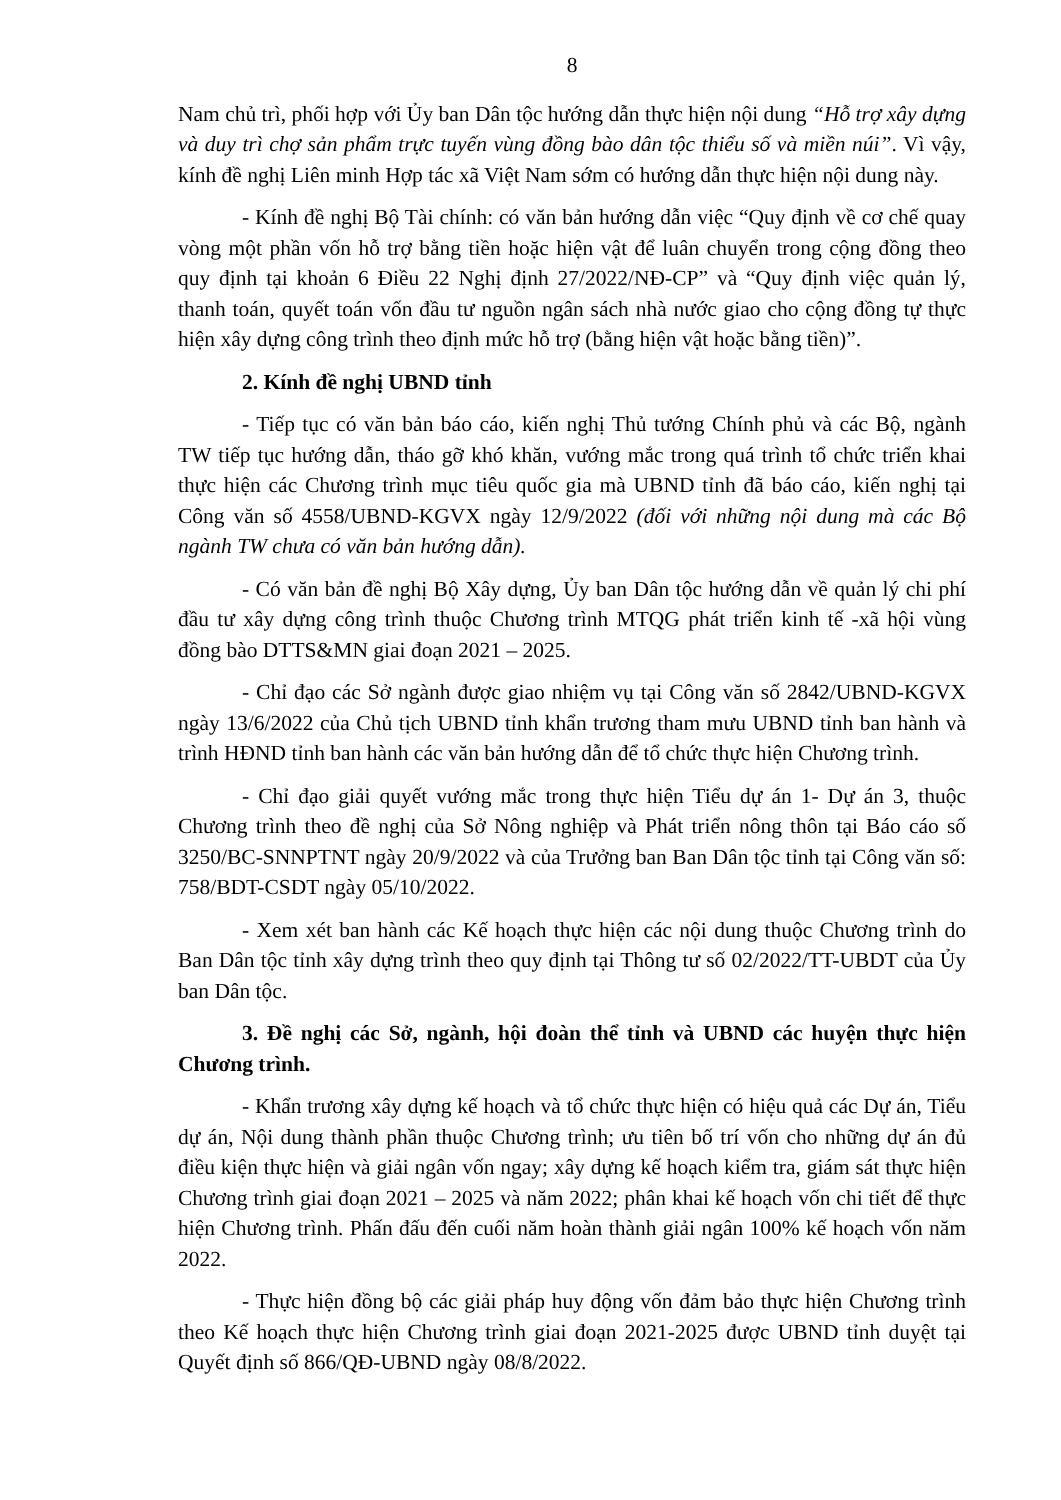8
Nam chủ trì, phối hợp với Ủy ban Dân tộc hướng dẫn thực hiện nội dung “Hỗ trợ xây dựng và duy trì chợ sản phẩm trực tuyến vùng đồng bào dân tộc thiểu số và miền núi”. Vì vậy, kính đề nghị Liên minh Hợp tác xã Việt Nam sớm có hướng dẫn thực hiện nội dung này.
- Kính đề nghị Bộ Tài chính: có văn bản hướng dẫn việc “Quy định về cơ chế quay vòng một phần vốn hỗ trợ bằng tiền hoặc hiện vật để luân chuyển trong cộng đồng theo quy định tại khoản 6 Điều 22 Nghị định 27/2022/NĐ-CP” và “Quy định việc quản lý, thanh toán, quyết toán vốn đầu tư nguồn ngân sách nhà nước giao cho cộng đồng tự thực hiện xây dựng công trình theo định mức hỗ trợ (bằng hiện vật hoặc bằng tiền)”.
2. Kính đề nghị UBND tỉnh
- Tiếp tục có văn bản báo cáo, kiến nghị Thủ tướng Chính phủ và các Bộ, ngành TW tiếp tục hướng dẫn, tháo gỡ khó khăn, vướng mắc trong quá trình tổ chức triển khai thực hiện các Chương trình mục tiêu quốc gia mà UBND tỉnh đã báo cáo, kiến nghị tại Công văn số 4558/UBND-KGVX ngày 12/9/2022 (đối với những nội dung mà các Bộ ngành TW chưa có văn bản hướng dẫn).
- Có văn bản đề nghị Bộ Xây dựng, Ủy ban Dân tộc hướng dẫn về quản lý chi phí đầu tư xây dựng công trình thuộc Chương trình MTQG phát triển kinh tế -xã hội vùng đồng bào DTTS&MN giai đoạn 2021 – 2025.
- Chỉ đạo các Sở ngành được giao nhiệm vụ tại Công văn số 2842/UBND-KGVX ngày 13/6/2022 của Chủ tịch UBND tỉnh khẩn trương tham mưu UBND tỉnh ban hành và trình HĐND tỉnh ban hành các văn bản hướng dẫn để tổ chức thực hiện Chương trình.
- Chỉ đạo giải quyết vướng mắc trong thực hiện Tiểu dự án 1- Dự án 3, thuộc Chương trình theo đề nghị của Sở Nông nghiệp và Phát triển nông thôn tại Báo cáo số 3250/BC-SNNPTNT ngày 20/9/2022 và của Trưởng ban Ban Dân tộc tỉnh tại Công văn số: 758/BDT-CSDT ngày 05/10/2022.
- Xem xét ban hành các Kế hoạch thực hiện các nội dung thuộc Chương trình do Ban Dân tộc tỉnh xây dựng trình theo quy định tại Thông tư số 02/2022/TT-UBDT của Ủy ban Dân tộc.
3. Đề nghị các Sở, ngành, hội đoàn thể tỉnh và UBND các huyện thực hiện Chương trình.
- Khẩn trương xây dựng kế hoạch và tổ chức thực hiện có hiệu quả các Dự án, Tiểu dự án, Nội dung thành phần thuộc Chương trình; ưu tiên bố trí vốn cho những dự án đủ điều kiện thực hiện và giải ngân vốn ngay; xây dựng kế hoạch kiểm tra, giám sát thực hiện Chương trình giai đoạn 2021 – 2025 và năm 2022; phân khai kế hoạch vốn chi tiết để thực hiện Chương trình. Phấn đấu đến cuối năm hoàn thành giải ngân 100% kế hoạch vốn năm 2022.
- Thực hiện đồng bộ các giải pháp huy động vốn đảm bảo thực hiện Chương trình theo Kế hoạch thực hiện Chương trình giai đoạn 2021-2025 được UBND tỉnh duyệt tại Quyết định số 866/QĐ-UBND ngày 08/8/2022.